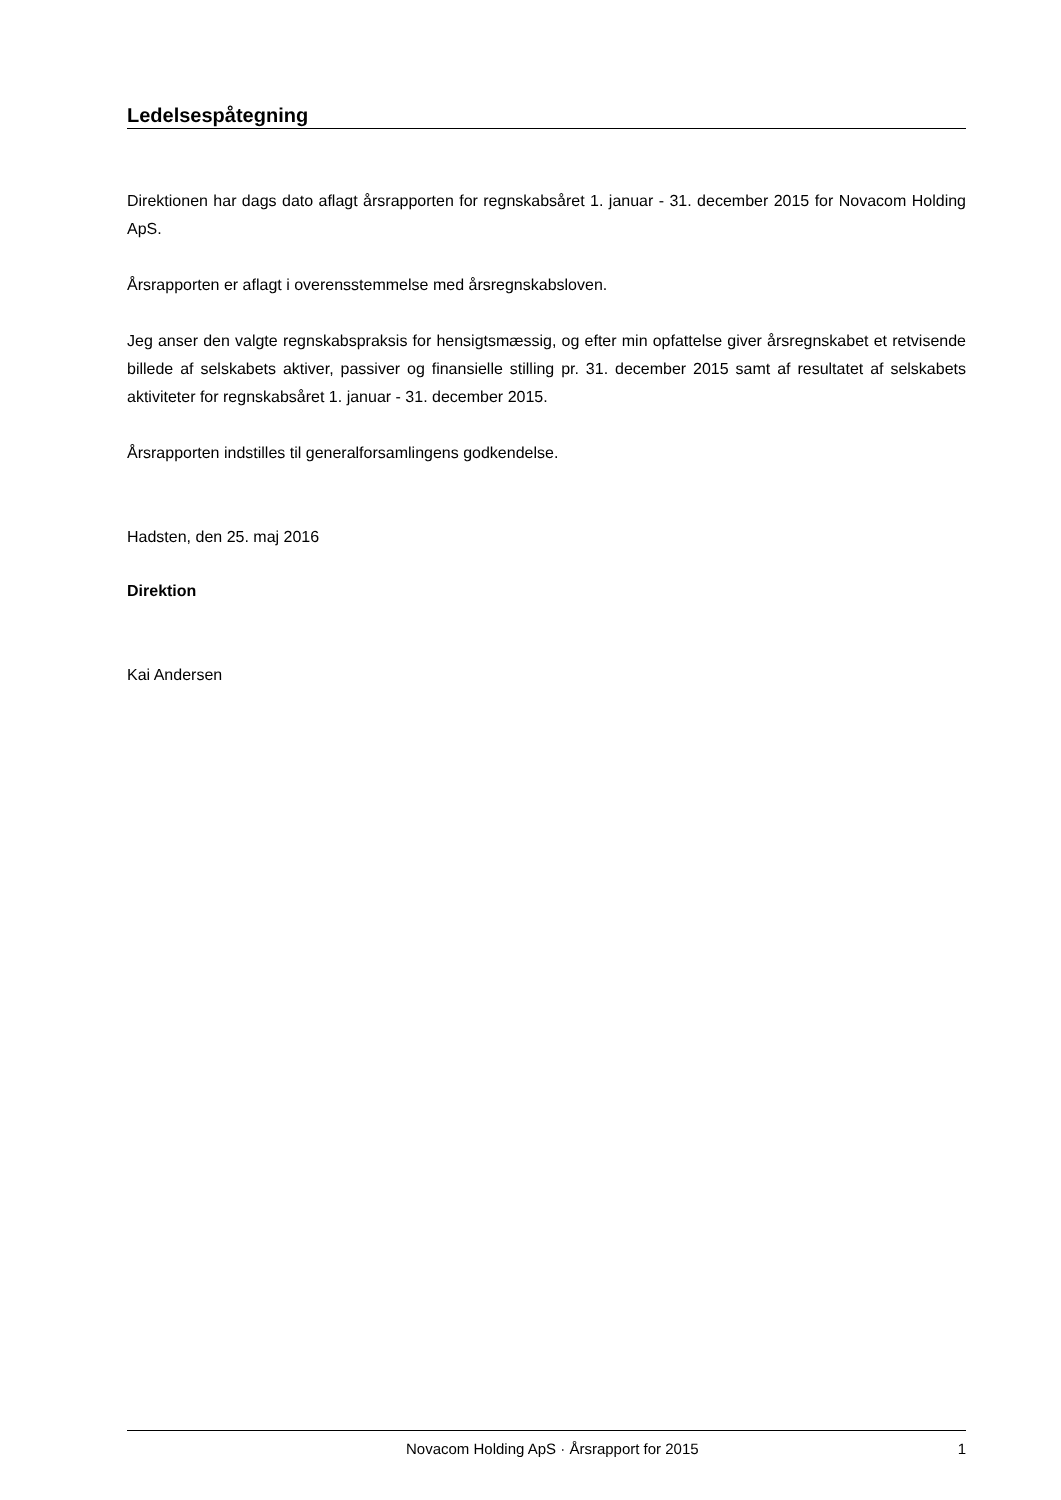Ledelsespåtegning
Direktionen har dags dato aflagt årsrapporten for regnskabsåret 1. januar - 31. december 2015 for Novacom Holding ApS.
Årsrapporten er aflagt i overensstemmelse med årsregnskabsloven.
Jeg anser den valgte regnskabspraksis for hensigtsmæssig, og efter min opfattelse giver årsregnskabet et retvisende billede af selskabets aktiver, passiver og finansielle stilling pr. 31. december 2015 samt af resultatet af selskabets aktiviteter for regnskabsåret 1. januar - 31. december 2015.
Årsrapporten indstilles til generalforsamlingens godkendelse.
Hadsten, den 25. maj 2016
Direktion
Kai Andersen
Novacom Holding ApS · Årsrapport for 2015 1